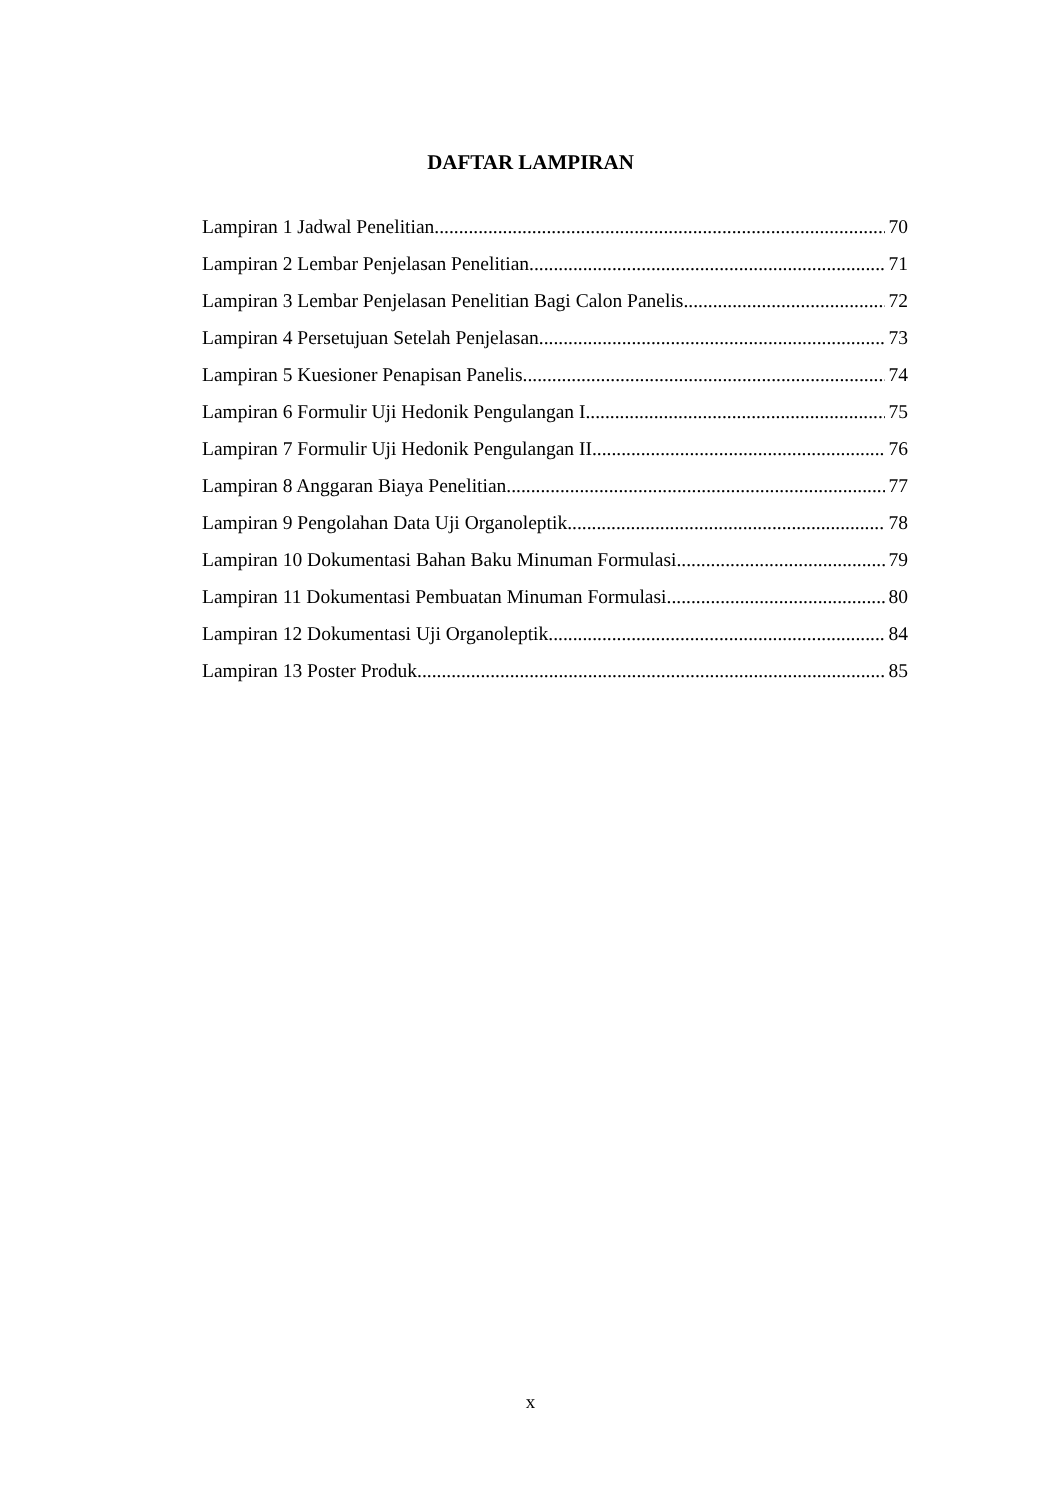DAFTAR LAMPIRAN
Lampiran 1 Jadwal Penelitian 70
Lampiran 2 Lembar Penjelasan Penelitian 71
Lampiran 3 Lembar Penjelasan Penelitian Bagi Calon Panelis 72
Lampiran 4 Persetujuan Setelah Penjelasan 73
Lampiran 5 Kuesioner Penapisan Panelis 74
Lampiran 6 Formulir Uji Hedonik Pengulangan I 75
Lampiran 7 Formulir Uji Hedonik Pengulangan II 76
Lampiran 8 Anggaran Biaya Penelitian 77
Lampiran 9 Pengolahan Data Uji Organoleptik 78
Lampiran 10 Dokumentasi Bahan Baku Minuman Formulasi 79
Lampiran 11 Dokumentasi Pembuatan Minuman Formulasi 80
Lampiran 12 Dokumentasi Uji Organoleptik 84
Lampiran 13 Poster Produk 85
x